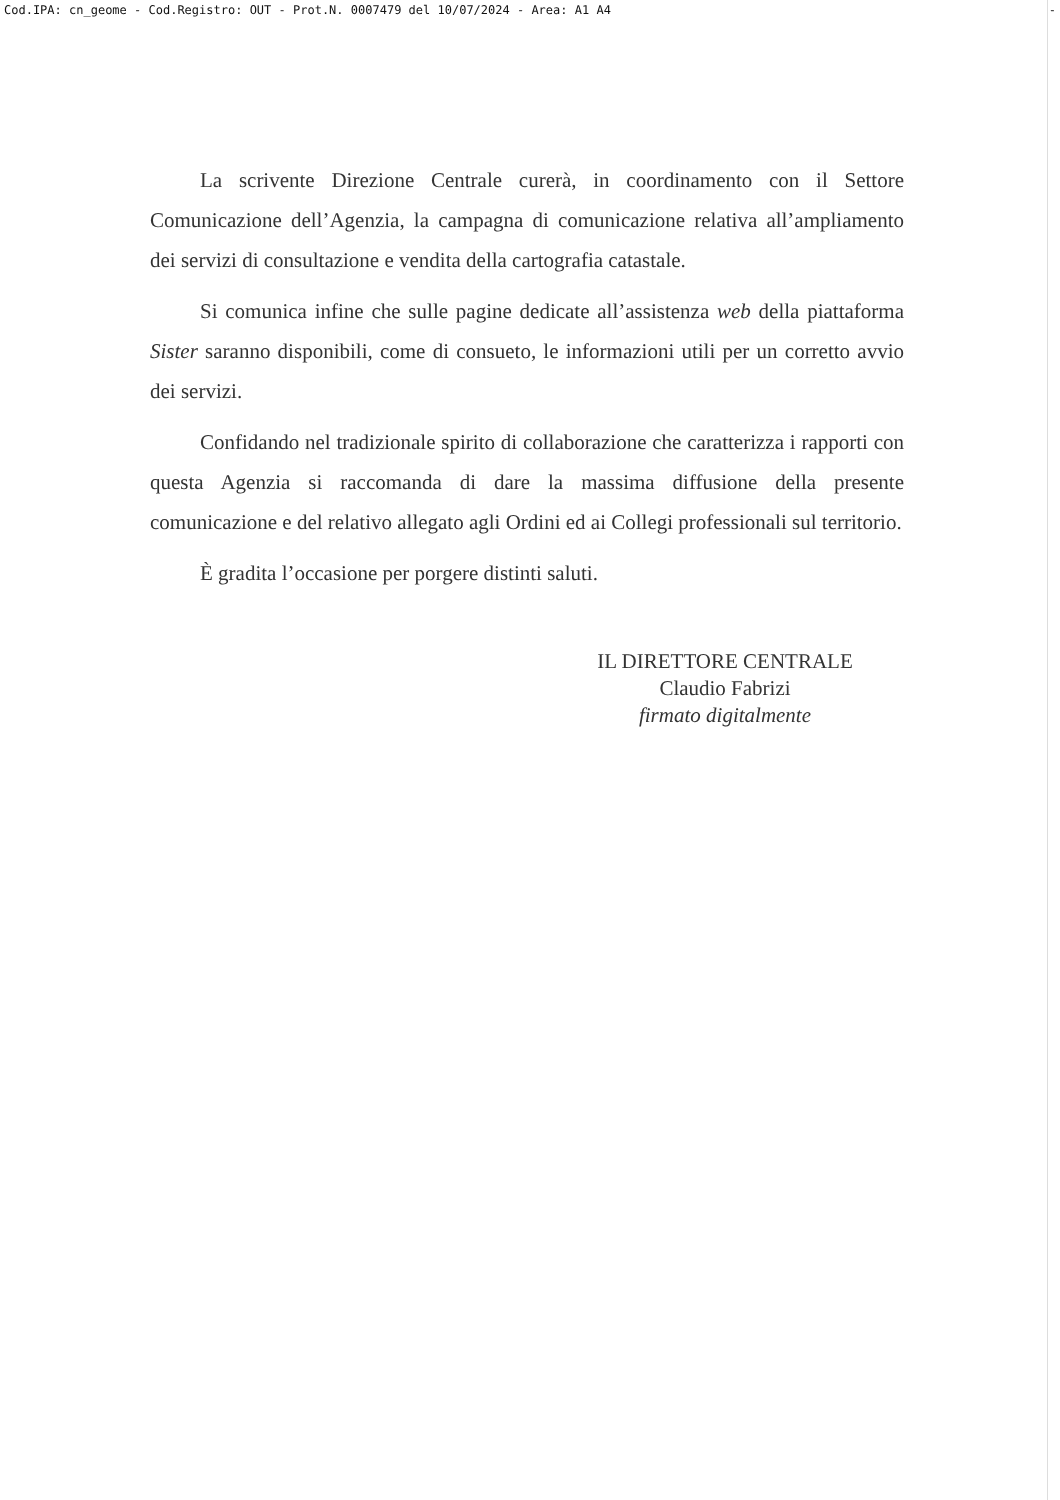Cod.IPA: cn_geome - Cod.Registro: OUT - Prot.N. 0007479 del 10/07/2024 - Area: A1 A4 -
La scrivente Direzione Centrale curerà, in coordinamento con il Settore Comunicazione dell’Agenzia, la campagna di comunicazione relativa all’ampliamento dei servizi di consultazione e vendita della cartografia catastale.
Si comunica infine che sulle pagine dedicate all’assistenza web della piattaforma Sister saranno disponibili, come di consueto, le informazioni utili per un corretto avvio dei servizi.
Confidando nel tradizionale spirito di collaborazione che caratterizza i rapporti con questa Agenzia si raccomanda di dare la massima diffusione della presente comunicazione e del relativo allegato agli Ordini ed ai Collegi professionali sul territorio.
È gradita l’occasione per porgere distinti saluti.
IL DIRETTORE CENTRALE
Claudio Fabrizi
firmato digitalmente